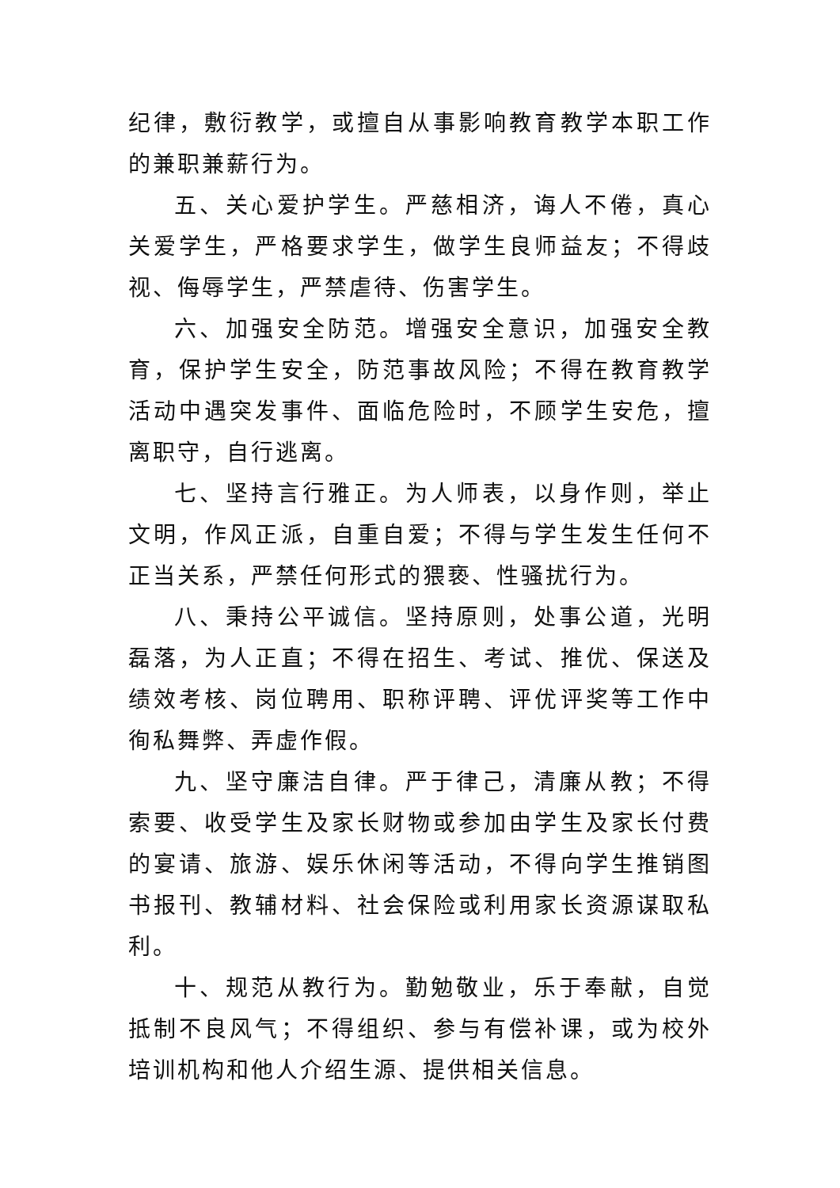纪律，敷衍教学，或擅自从事影响教育教学本职工作的兼职兼薪行为。
五、关心爱护学生。严慈相济，诲人不倦，真心关爱学生，严格要求学生，做学生良师益友；不得歧视、侮辱学生，严禁虐待、伤害学生。
六、加强安全防范。增强安全意识，加强安全教育，保护学生安全，防范事故风险；不得在教育教学活动中遇突发事件、面临危险时，不顾学生安危，擅离职守，自行逃离。
七、坚持言行雅正。为人师表，以身作则，举止文明，作风正派，自重自爱；不得与学生发生任何不正当关系，严禁任何形式的猥亵、性骚扰行为。
八、秉持公平诚信。坚持原则，处事公道，光明磊落，为人正直；不得在招生、考试、推优、保送及绩效考核、岗位聘用、职称评聘、评优评奖等工作中徇私舞弊、弄虚作假。
九、坚守廉洁自律。严于律己，清廉从教；不得索要、收受学生及家长财物或参加由学生及家长付费的宴请、旅游、娱乐休闲等活动，不得向学生推销图书报刊、教辅材料、社会保险或利用家长资源谋取私利。
十、规范从教行为。勤勉敬业，乐于奉献，自觉抵制不良风气；不得组织、参与有偿补课，或为校外培训机构和他人介绍生源、提供相关信息。